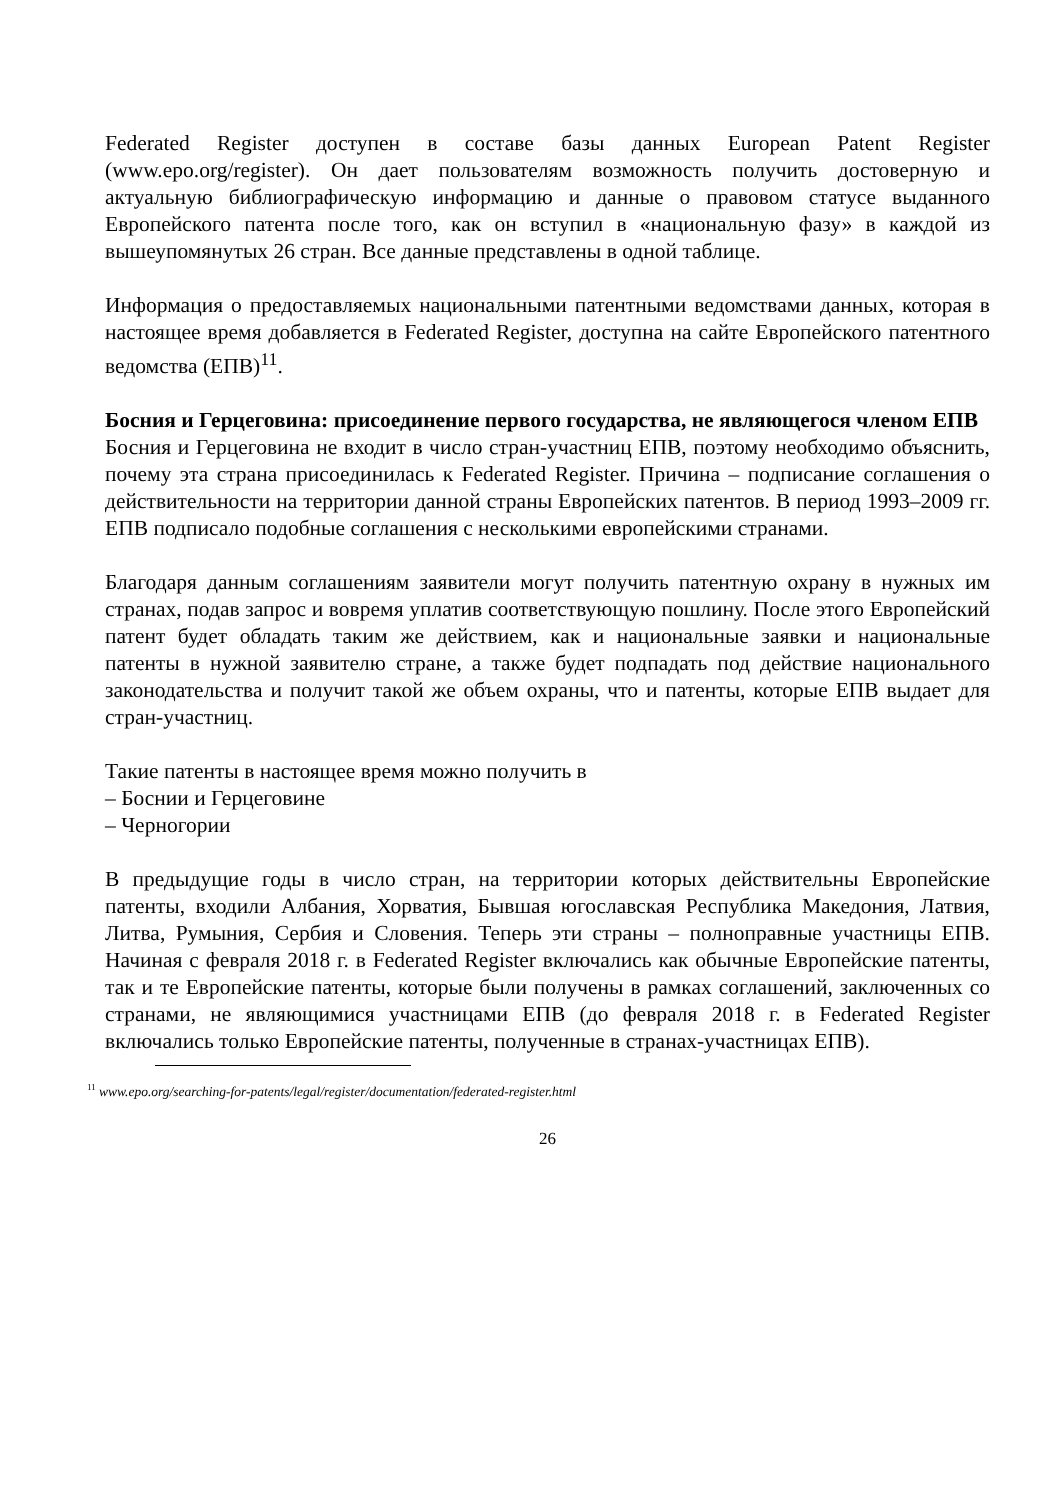Federated Register доступен в составе базы данных European Patent Register (www.epo.org/register). Он дает пользователям возможность получить достоверную и актуальную библиографическую информацию и данные о правовом статусе выданного Европейского патента после того, как он вступил в «национальную фазу» в каждой из вышеупомянутых 26 стран. Все данные представлены в одной таблице.
Информация о предоставляемых национальными патентными ведомствами данных, которая в настоящее время добавляется в Federated Register, доступна на сайте Европейского патентного ведомства (ЕПВ)<sup>11</sup>.
Босния и Герцеговина: присоединение первого государства, не являющегося членом ЕПВ
Босния и Герцеговина не входит в число стран-участниц ЕПВ, поэтому необходимо объяснить, почему эта страна присоединилась к Federated Register. Причина – подписание соглашения о действительности на территории данной страны Европейских патентов. В период 1993–2009 гг. ЕПВ подписало подобные соглашения с несколькими европейскими странами.
Благодаря данным соглашениям заявители могут получить патентную охрану в нужных им странах, подав запрос и вовремя уплатив соответствующую пошлину. После этого Европейский патент будет обладать таким же действием, как и национальные заявки и национальные патенты в нужной заявителю стране, а также будет подпадать под действие национального законодательства и получит такой же объем охраны, что и патенты, которые ЕПВ выдает для стран-участниц.
Такие патенты в настоящее время можно получить в
– Боснии и Герцеговине
– Черногории
В предыдущие годы в число стран, на территории которых действительны Европейские патенты, входили Албания, Хорватия, Бывшая югославская Республика Македония, Латвия, Литва, Румыния, Сербия и Словения. Теперь эти страны – полноправные участницы ЕПВ. Начиная с февраля 2018 г. в Federated Register включались как обычные Европейские патенты, так и те Европейские патенты, которые были получены в рамках соглашений, заключенных со странами, не являющимися участницами ЕПВ (до февраля 2018 г. в Federated Register включались только Европейские патенты, полученные в странах-участницах ЕПВ).
<sup>11</sup> www.epo.org/searching-for-patents/legal/register/documentation/federated-register.html
26